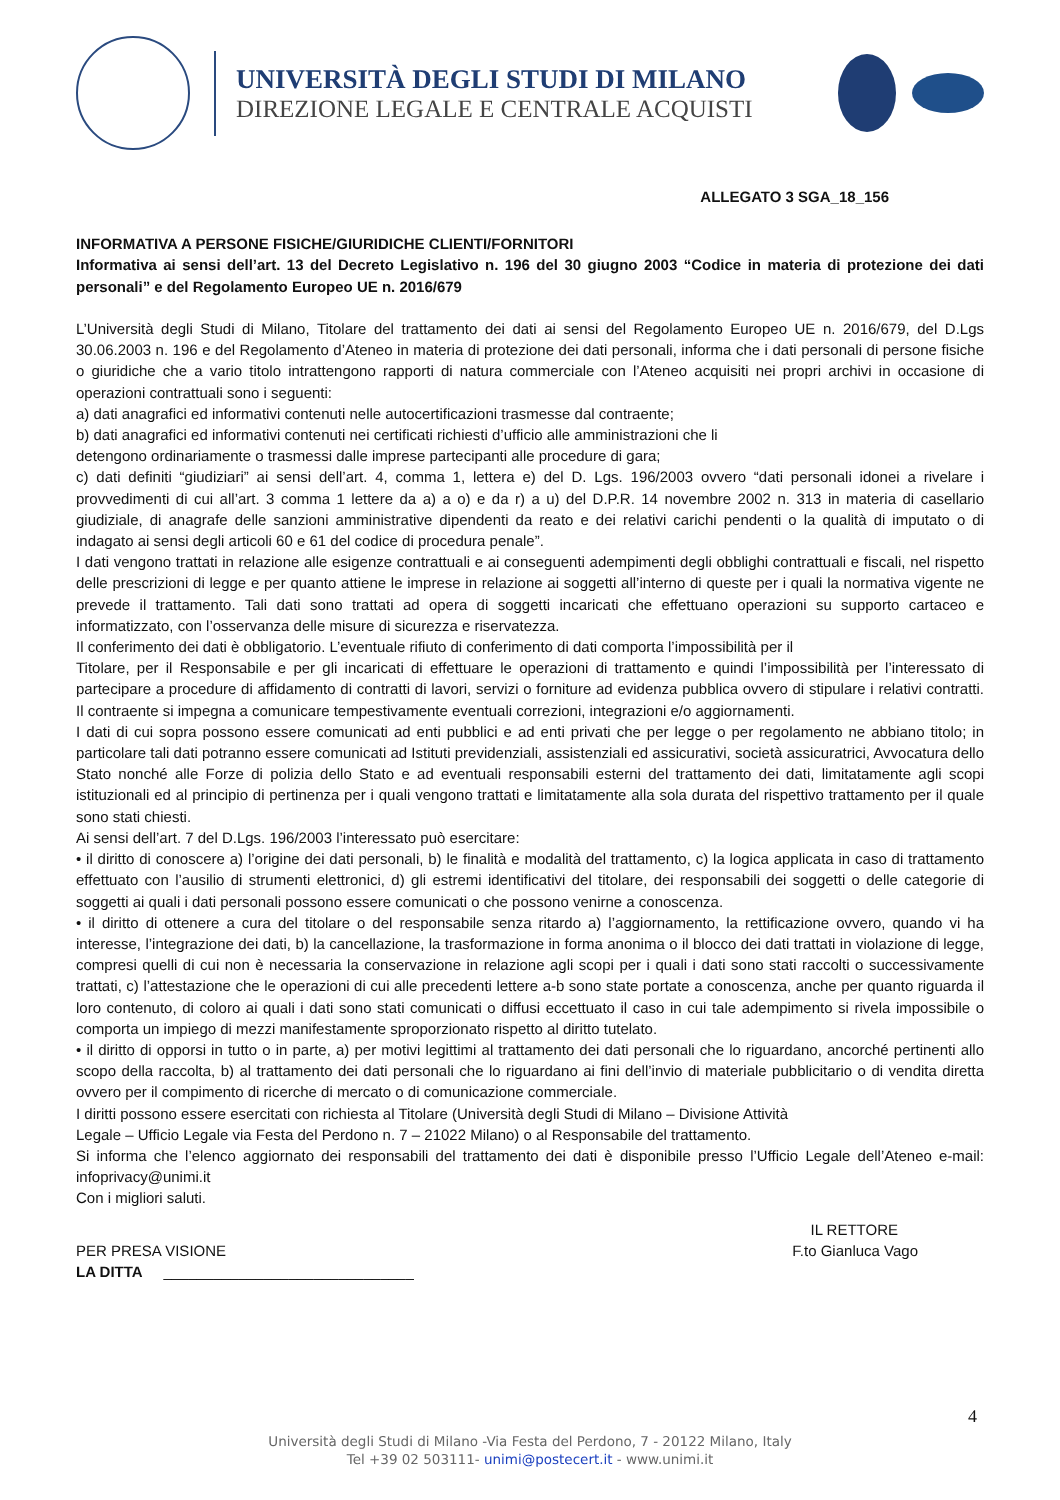UNIVERSITÀ DEGLI STUDI DI MILANO
DIREZIONE LEGALE E CENTRALE ACQUISTI
ALLEGATO 3 SGA_18_156
INFORMATIVA A PERSONE FISICHE/GIURIDICHE CLIENTI/FORNITORI
Informativa ai sensi dell’art. 13 del Decreto Legislativo n. 196 del 30 giugno 2003 “Codice in materia di protezione dei dati personali” e del Regolamento Europeo UE n. 2016/679
L’Università degli Studi di Milano, Titolare del trattamento dei dati ai sensi del Regolamento Europeo UE n. 2016/679, del D.Lgs 30.06.2003 n. 196 e del Regolamento d’Ateneo in materia di protezione dei dati personali, informa che i dati personali di persone fisiche o giuridiche che a vario titolo intrattengono rapporti di natura commerciale con l’Ateneo acquisiti nei propri archivi in occasione di operazioni contrattuali sono i seguenti:
a) dati anagrafici ed informativi contenuti nelle autocertificazioni trasmesse dal contraente;
b) dati anagrafici ed informativi contenuti nei certificati richiesti d’ufficio alle amministrazioni che li
detengono ordinariamente o trasmessi dalle imprese partecipanti alle procedure di gara;
c) dati definiti “giudiziari” ai sensi dell’art. 4, comma 1, lettera e) del D. Lgs. 196/2003 ovvero “dati personali idonei a rivelare i provvedimenti di cui all’art. 3 comma 1 lettere da a) a o) e da r) a u) del D.P.R. 14 novembre 2002 n. 313 in materia di casellario giudiziale, di anagrafe delle sanzioni amministrative dipendenti da reato e dei relativi carichi pendenti o la qualità di imputato o di indagato ai sensi degli articoli 60 e 61 del codice di procedura penale”.
I dati vengono trattati in relazione alle esigenze contrattuali e ai conseguenti adempimenti degli obblighi contrattuali e fiscali, nel rispetto delle prescrizioni di legge e per quanto attiene le imprese in relazione ai soggetti all’interno di queste per i quali la normativa vigente ne prevede il trattamento. Tali dati sono trattati ad opera di soggetti incaricati che effettuano operazioni su supporto cartaceo e informatizzato, con l’osservanza delle misure di sicurezza e riservatezza.
Il conferimento dei dati è obbligatorio. L’eventuale rifiuto di conferimento di dati comporta l’impossibilità per il
Titolare, per il Responsabile e per gli incaricati di effettuare le operazioni di trattamento e quindi l’impossibilità per l’interessato di partecipare a procedure di affidamento di contratti di lavori, servizi o forniture ad evidenza pubblica ovvero di stipulare i relativi contratti. Il contraente si impegna a comunicare tempestivamente eventuali correzioni, integrazioni e/o aggiornamenti.
I dati di cui sopra possono essere comunicati ad enti pubblici e ad enti privati che per legge o per regolamento ne abbiano titolo; in particolare tali dati potranno essere comunicati ad Istituti previdenziali, assistenziali ed assicurativi, società assicuratrici, Avvocatura dello Stato nonché alle Forze di polizia dello Stato e ad eventuali responsabili esterni del trattamento dei dati, limitatamente agli scopi istituzionali ed al principio di pertinenza per i quali vengono trattati e limitatamente alla sola durata del rispettivo trattamento per il quale sono stati chiesti.
Ai sensi dell’art. 7 del D.Lgs. 196/2003 l’interessato può esercitare:
• il diritto di conoscere a) l’origine dei dati personali, b) le finalità e modalità del trattamento, c) la logica applicata in caso di trattamento effettuato con l’ausilio di strumenti elettronici, d) gli estremi identificativi del titolare, dei responsabili dei soggetti o delle categorie di soggetti ai quali i dati personali possono essere comunicati o che possono venirne a conoscenza.
• il diritto di ottenere a cura del titolare o del responsabile senza ritardo a) l’aggiornamento, la rettificazione ovvero, quando vi ha interesse, l’integrazione dei dati, b) la cancellazione, la trasformazione in forma anonima o il blocco dei dati trattati in violazione di legge, compresi quelli di cui non è necessaria la conservazione in relazione agli scopi per i quali i dati sono stati raccolti o successivamente trattati, c) l’attestazione che le operazioni di cui alle precedenti lettere a-b sono state portate a conoscenza, anche per quanto riguarda il loro contenuto, di coloro ai quali i dati sono stati comunicati o diffusi eccettuato il caso in cui tale adempimento si rivela impossibile o comporta un impiego di mezzi manifestamente sproporzionato rispetto al diritto tutelato.
• il diritto di opporsi in tutto o in parte, a) per motivi legittimi al trattamento dei dati personali che lo riguardano, ancorché pertinenti allo scopo della raccolta, b) al trattamento dei dati personali che lo riguardano ai fini dell’invio di materiale pubblicitario o di vendita diretta ovvero per il compimento di ricerche di mercato o di comunicazione commerciale.
I diritti possono essere esercitati con richiesta al Titolare (Università degli Studi di Milano – Divisione Attività
Legale – Ufficio Legale via Festa del Perdono n. 7 – 21022 Milano) o al Responsabile del trattamento.
Si informa che l’elenco aggiornato dei responsabili del trattamento dei dati è disponibile presso l’Ufficio Legale dell’Ateneo e-mail: infoprivacy@unimi.it
Con i migliori saluti.
IL RETTORE
PER PRESA VISIONE F.to Gianluca Vago
LA DITTA ______________________________
4
Università degli Studi di Milano -Via Festa del Perdono, 7 - 20122 Milano, Italy
Tel +39 02 503111- unimi@postecert.it - www.unimi.it